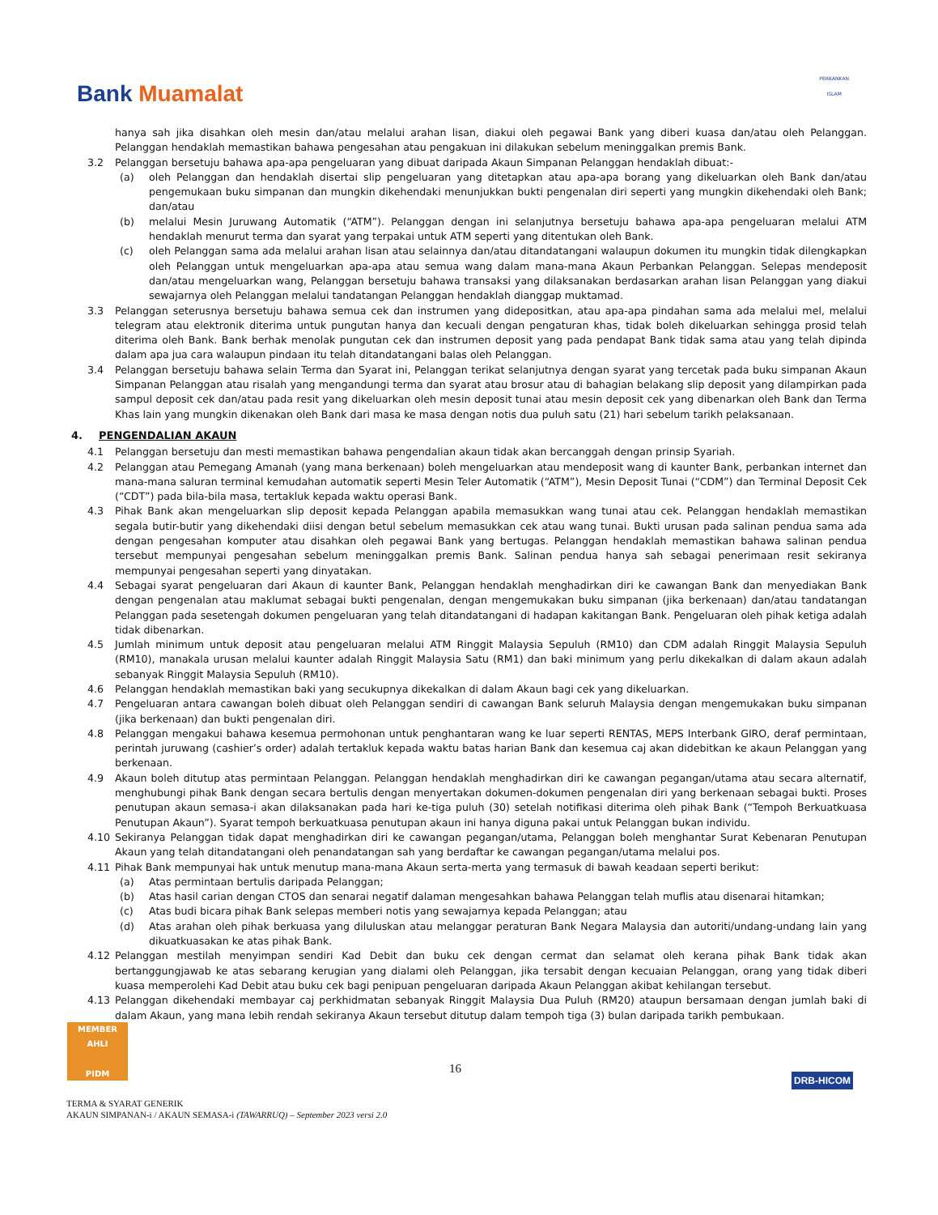Bank Muamalat
PERBANKAN
ISLAM
hanya sah jika disahkan oleh mesin dan/atau melalui arahan lisan, diakui oleh pegawai Bank yang diberi kuasa dan/atau oleh Pelanggan. Pelanggan hendaklah memastikan bahawa pengesahan atau pengakuan ini dilakukan sebelum meninggalkan premis Bank.
3.2 Pelanggan bersetuju bahawa apa-apa pengeluaran yang dibuat daripada Akaun Simpanan Pelanggan hendaklah dibuat:-
(a) oleh Pelanggan dan hendaklah disertai slip pengeluaran yang ditetapkan atau apa-apa borang yang dikeluarkan oleh Bank dan/atau pengemukaan buku simpanan dan mungkin dikehendaki menunjukkan bukti pengenalan diri seperti yang mungkin dikehendaki oleh Bank; dan/atau
(b) melalui Mesin Juruwang Automatik (“ATM”). Pelanggan dengan ini selanjutnya bersetuju bahawa apa-apa pengeluaran melalui ATM hendaklah menurut terma dan syarat yang terpakai untuk ATM seperti yang ditentukan oleh Bank.
(c) oleh Pelanggan sama ada melalui arahan lisan atau selainnya dan/atau ditandatangani walaupun dokumen itu mungkin tidak dilengkapkan oleh Pelanggan untuk mengeluarkan apa-apa atau semua wang dalam mana-mana Akaun Perbankan Pelanggan. Selepas mendeposit dan/atau mengeluarkan wang, Pelanggan bersetuju bahawa transaksi yang dilaksanakan berdasarkan arahan lisan Pelanggan yang diakui sewajarnya oleh Pelanggan melalui tandatangan Pelanggan hendaklah dianggap muktamad.
3.3 Pelanggan seterusnya bersetuju bahawa semua cek dan instrumen yang didepositkan, atau apa-apa pindahan sama ada melalui mel, melalui telegram atau elektronik diterima untuk pungutan hanya dan kecuali dengan pengaturan khas, tidak boleh dikeluarkan sehingga prosid telah diterima oleh Bank. Bank berhak menolak pungutan cek dan instrumen deposit yang pada pendapat Bank tidak sama atau yang telah dipinda dalam apa jua cara walaupun pindaan itu telah ditandatangani balas oleh Pelanggan.
3.4 Pelanggan bersetuju bahawa selain Terma dan Syarat ini, Pelanggan terikat selanjutnya dengan syarat yang tercetak pada buku simpanan Akaun Simpanan Pelanggan atau risalah yang mengandungi terma dan syarat atau brosur atau di bahagian belakang slip deposit yang dilampirkan pada sampul deposit cek dan/atau pada resit yang dikeluarkan oleh mesin deposit tunai atau mesin deposit cek yang dibenarkan oleh Bank dan Terma Khas lain yang mungkin dikenakan oleh Bank dari masa ke masa dengan notis dua puluh satu (21) hari sebelum tarikh pelaksanaan.
4. PENGENDALIAN AKAUN
4.1 Pelanggan bersetuju dan mesti memastikan bahawa pengendalian akaun tidak akan bercanggah dengan prinsip Syariah.
4.2 Pelanggan atau Pemegang Amanah (yang mana berkenaan) boleh mengeluarkan atau mendeposit wang di kaunter Bank, perbankan internet dan mana-mana saluran terminal kemudahan automatik seperti Mesin Teler Automatik (“ATM”), Mesin Deposit Tunai (“CDM”) dan Terminal Deposit Cek (“CDT”) pada bila-bila masa, tertakluk kepada waktu operasi Bank.
4.3 Pihak Bank akan mengeluarkan slip deposit kepada Pelanggan apabila memasukkan wang tunai atau cek. Pelanggan hendaklah memastikan segala butir-butir yang dikehendaki diisi dengan betul sebelum memasukkan cek atau wang tunai. Bukti urusan pada salinan pendua sama ada dengan pengesahan komputer atau disahkan oleh pegawai Bank yang bertugas. Pelanggan hendaklah memastikan bahawa salinan pendua tersebut mempunyai pengesahan sebelum meninggalkan premis Bank. Salinan pendua hanya sah sebagai penerimaan resit sekiranya mempunyai pengesahan seperti yang dinyatakan.
4.4 Sebagai syarat pengeluaran dari Akaun di kaunter Bank, Pelanggan hendaklah menghadirkan diri ke cawangan Bank dan menyediakan Bank dengan pengenalan atau maklumat sebagai bukti pengenalan, dengan mengemukakan buku simpanan (jika berkenaan) dan/atau tandatangan Pelanggan pada sesetengah dokumen pengeluaran yang telah ditandatangani di hadapan kakitangan Bank. Pengeluaran oleh pihak ketiga adalah tidak dibenarkan.
4.5 Jumlah minimum untuk deposit atau pengeluaran melalui ATM Ringgit Malaysia Sepuluh (RM10) dan CDM adalah Ringgit Malaysia Sepuluh (RM10), manakala urusan melalui kaunter adalah Ringgit Malaysia Satu (RM1) dan baki minimum yang perlu dikekalkan di dalam akaun adalah sebanyak Ringgit Malaysia Sepuluh (RM10).
4.6 Pelanggan hendaklah memastikan baki yang secukupnya dikekalkan di dalam Akaun bagi cek yang dikeluarkan.
4.7 Pengeluaran antara cawangan boleh dibuat oleh Pelanggan sendiri di cawangan Bank seluruh Malaysia dengan mengemukakan buku simpanan (jika berkenaan) dan bukti pengenalan diri.
4.8 Pelanggan mengakui bahawa kesemua permohonan untuk penghantaran wang ke luar seperti RENTAS, MEPS Interbank GIRO, deraf permintaan, perintah juruwang (cashier’s order) adalah tertakluk kepada waktu batas harian Bank dan kesemua caj akan didebitkan ke akaun Pelanggan yang berkenaan.
4.9 Akaun boleh ditutup atas permintaan Pelanggan. Pelanggan hendaklah menghadirkan diri ke cawangan pegangan/utama atau secara alternatif, menghubungi pihak Bank dengan secara bertulis dengan menyertakan dokumen-dokumen pengenalan diri yang berkenaan sebagai bukti. Proses penutupan akaun semasa-i akan dilaksanakan pada hari ke-tiga puluh (30) setelah notifikasi diterima oleh pihak Bank (“Tempoh Berkuatkuasa Penutupan Akaun”). Syarat tempoh berkuatkuasa penutupan akaun ini hanya diguna pakai untuk Pelanggan bukan individu.
4.10 Sekiranya Pelanggan tidak dapat menghadirkan diri ke cawangan pegangan/utama, Pelanggan boleh menghantar Surat Kebenaran Penutupan Akaun yang telah ditandatangani oleh penandatangan sah yang berdaftar ke cawangan pegangan/utama melalui pos.
4.11 Pihak Bank mempunyai hak untuk menutup mana-mana Akaun serta-merta yang termasuk di bawah keadaan seperti berikut:
(a) Atas permintaan bertulis daripada Pelanggan;
(b) Atas hasil carian dengan CTOS dan senarai negatif dalaman mengesahkan bahawa Pelanggan telah muflis atau disenarai hitamkan;
(c) Atas budi bicara pihak Bank selepas memberi notis yang sewajarnya kepada Pelanggan; atau
(d) Atas arahan oleh pihak berkuasa yang diluluskan atau melanggar peraturan Bank Negara Malaysia dan autoriti/undang-undang lain yang dikuatkuasakan ke atas pihak Bank.
4.12 Pelanggan mestilah menyimpan sendiri Kad Debit dan buku cek dengan cermat dan selamat oleh kerana pihak Bank tidak akan bertanggungjawab ke atas sebarang kerugian yang dialami oleh Pelanggan, jika tersabit dengan kecuaian Pelanggan, orang yang tidak diberi kuasa memperolehi Kad Debit atau buku cek bagi penipuan pengeluaran daripada Akaun Pelanggan akibat kehilangan tersebut.
4.13 Pelanggan dikehendaki membayar caj perkhidmatan sebanyak Ringgit Malaysia Dua Puluh (RM20) ataupun bersamaan dengan jumlah baki di dalam Akaun, yang mana lebih rendah sekiranya Akaun tersebut ditutup dalam tempoh tiga (3) bulan daripada tarikh pembukaan.
MEMBER AHLI
PIDM
16
DRB-HICOM
TERMA & SYARAT GENERIK
AKAUN SIMPANAN-i / AKAUN SEMASA-i (TAWARRUQ) – September 2023 versi 2.0